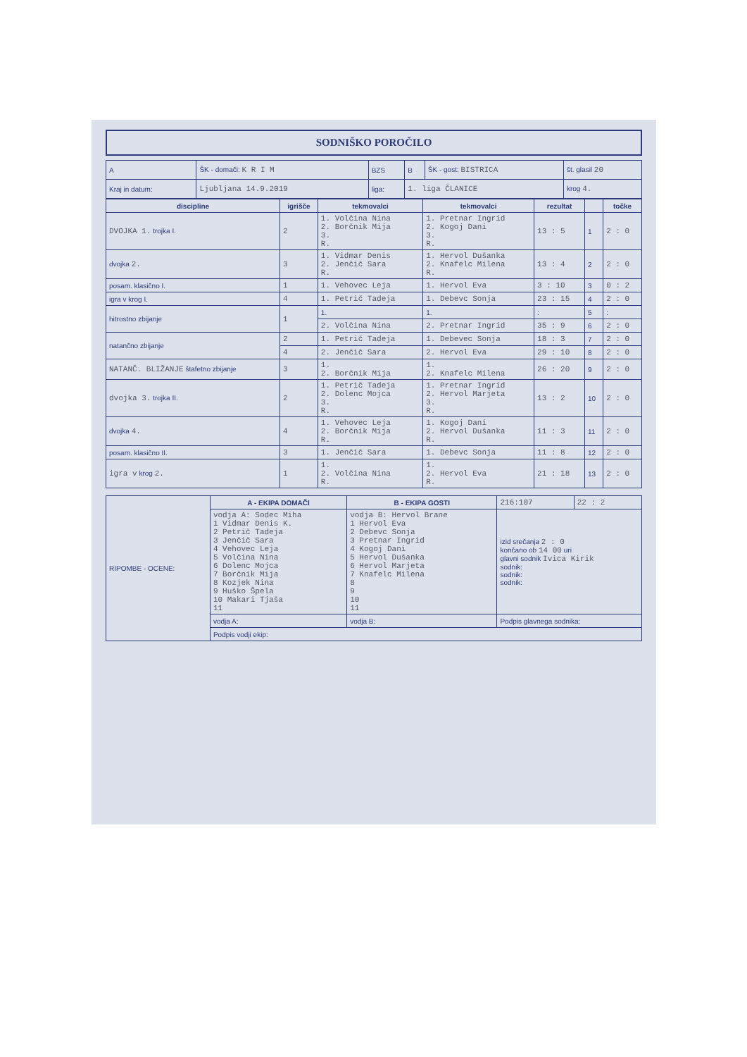SODNIŠKO POROČILO
| A | ŠK - domači: K R I M | BZS | B | ŠK - gost: BISTRICA | št. glasil 20 |
| Kraj in datum: | Ljubljana 14.9.2019 | liga: | 1. liga ČLANICE | | krog 4. |
| discipline | igrišče | tekmovalci | tekmovalci | rezultat | | točke |
| --- | --- | --- | --- | --- | --- | --- |
| DVOJKA 1. trojka I. | 2 | 1. Volčina Nina 2. Borčnik Mija 3. R. | 1. Pretnar Ingrid 2. Kogoj Dani 3. R. | 13 : 5 | 1 | 2 : 0 |
| dvojka 2. | 3 | 1. Vidmar Denis 2. Jenčič Sara R. | 1. Hervol Dušanka 2. Knafelc Milena R. | 13 : 4 | 2 | 2 : 0 |
| posam. klasično I. | 1 | 1. Vehovec Leja | 1. Hervol Eva | 3 : 10 | 3 | 0 : 2 |
| igra v krog I. | 4 | 1. Petrič Tadeja | 1. Debevc Sonja | 23 : 15 | 4 | 2 : 0 |
| hitrostno zbijanje | 1 | 1. | 1. | : | 5 | : |
| | | 2. Volčina Nina | 2. Pretnar Ingrid | 35 : 9 | 6 | 2 : 0 |
| natančno zbijanje | 2 | 1. Petrič Tadeja | 1. Debevec Sonja | 18 : 3 | 7 | 2 : 0 |
| | 4 | 2. Jenčič Sara | 2. Hervol Eva | 29 : 10 | 8 | 2 : 0 |
| NATANČ. BLIŽANJE štafetno zbijanje | 3 | 1. 2. Borčnik Mija | 1. 2. Knafelc Milena | 26 : 20 | 9 | 2 : 0 |
| dvojka 3. trojka II. | 2 | 1. Petrič Tadeja 2. Dolenc Mojca 3. R. | 1. Pretnar Ingrid 2. Hervol Marjeta 3. R. | 13 : 2 | 10 | 2 : 0 |
| dvojka 4. | 4 | 1. Vehovec Leja 2. Borčnik Mija R. | 1. Kogoj Dani 2. Hervol Dušanka R. | 11 : 3 | 11 | 2 : 0 |
| posam. klasično II. | 3 | 1. Jenčič Sara | 1. Debevc Sonja | 11 : 8 | 12 | 2 : 0 |
| igra v krog 2. | 1 | 1. 2. Volčina Nina R. | 1. 2. Hervol Eva R. | 21 : 18 | 13 | 2 : 0 |
| RIPOMBE - OCENE: | A - EKIPA DOMAČI | B - EKIPA GOSTI | 216:107 | 22 : 2 |
| | vodja A: Sodec Miha 1 Vidmar Denis K. 2 Petrič Tadeja 3 Jenčič Sara 4 Vehovec Leja 5 Volčina Nina 6 Dolenc Mojca 7 Borčnik Mija 8 Kozjek Nina 9 Huško Špela 10 Makari Tjaša 11 | vodja B: Hervol Brane 1 Hervol Eva 2 Debevc Sonja 3 Pretnar Ingrid 4 Kogoj Dani 5 Hervol Dušanka 6 Hervol Marjeta 7 Knafelc Milena 8 9 10 11 | izid srečanja 2 : 0 končano ob 14 00 uri glavni sodnik Ivica Kirik sodnik: sodnik: sodnik: | |
| | vodja A: | vodja B: | Podpis glavnega sodnika: | |
| | Podpis vodji ekip: | | | |